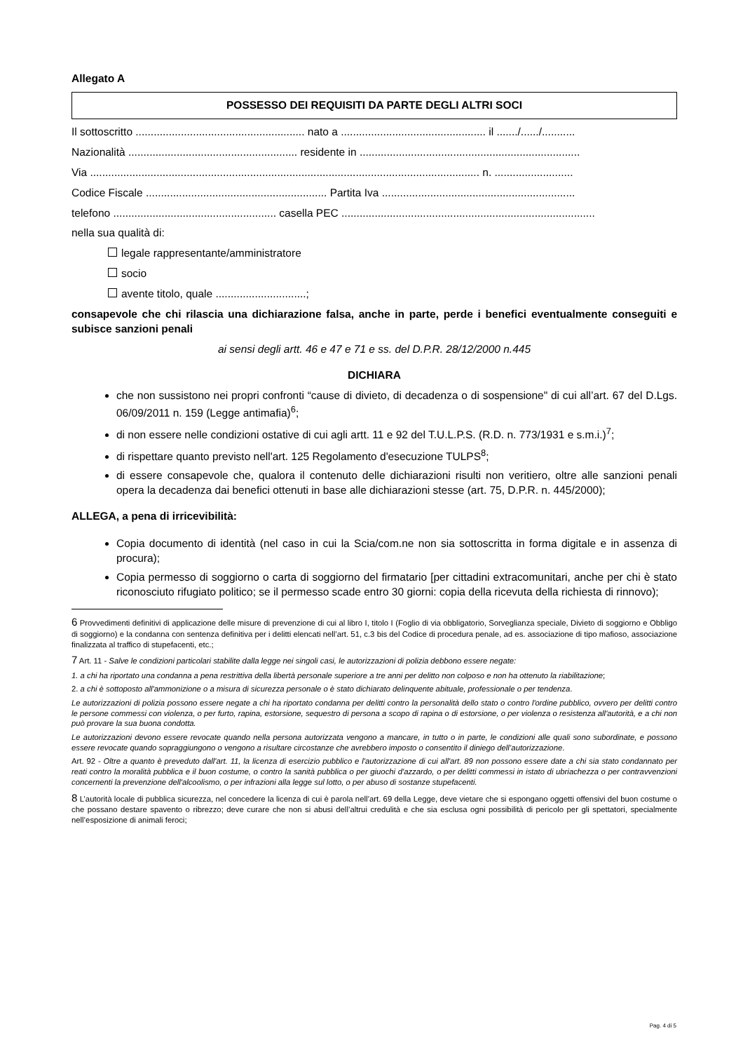Allegato A
POSSESSO DEI REQUISITI DA PARTE DEGLI ALTRI SOCI
Il sottoscritto ........................................................ nato a ................................................ il ......./....../...........
Nazionalità ........................................................ residente in .........................................................................
Via ................................................................................................................................. n. ..........................
Codice Fiscale ............................................................ Partita Iva ................................................................
telefono ...................................................... casella PEC ....................................................................................
nella sua qualità di:
legale rappresentante/amministratore
socio
avente titolo, quale ..............................;
consapevole che chi rilascia una dichiarazione falsa, anche in parte, perde i benefici eventualmente conseguiti e subisce sanzioni penali
ai sensi degli artt. 46 e 47 e 71 e ss. del D.P.R. 28/12/2000 n.445
DICHIARA
che non sussistono nei propri confronti “cause di divieto, di decadenza o di sospensione" di cui all’art. 67 del D.Lgs. 06/09/2011 n. 159 (Legge antimafia)<sup>6</sup>;
di non essere nelle condizioni ostative di cui agli artt. 11 e 92 del T.U.L.P.S. (R.D. n. 773/1931 e s.m.i.)<sup>7</sup>;
di rispettare quanto previsto nell'art. 125 Regolamento d'esecuzione TULPS<sup>8</sup>;
di essere consapevole che, qualora il contenuto delle dichiarazioni risulti non veritiero, oltre alle sanzioni penali opera la decadenza dai benefici ottenuti in base alle dichiarazioni stesse (art. 75, D.P.R. n. 445/2000);
ALLEGA, a pena di irricevibilità:
Copia documento di identità (nel caso in cui la Scia/com.ne non sia sottoscritta in forma digitale e in assenza di procura);
Copia permesso di soggiorno o carta di soggiorno del firmatario [per cittadini extracomunitari, anche per chi è stato riconosciuto rifugiato politico; se il permesso scade entro 30 giorni: copia della ricevuta della richiesta di rinnovo);
6 Provvedimenti definitivi di applicazione delle misure di prevenzione di cui al libro I, titolo I (Foglio di via obbligatorio, Sorveglianza speciale, Divieto di soggiorno e Obbligo di soggiorno) e la condanna con sentenza definitiva per i delitti elencati nell’art. 51, c.3 bis del Codice di procedura penale, ad es. associazione di tipo mafioso, associazione finalizzata al traffico di stupefacenti, etc.;
7 Art. 11 - Salve le condizioni particolari stabilite dalla legge nei singoli casi, le autorizzazioni di polizia debbono essere negate:
1. a chi ha riportato una condanna a pena restrittiva della libertà personale superiore a tre anni per delitto non colposo e non ha ottenuto la riabilitazione;
2. a chi è sottoposto all'ammonizione o a misura di sicurezza personale o è stato dichiarato delinquente abituale, professionale o per tendenza.
Le autorizzazioni di polizia possono essere negate a chi ha riportato condanna per delitti contro la personalità dello stato o contro l'ordine pubblico, ovvero per delitti contro le persone commessi con violenza, o per furto, rapina, estorsione, sequestro di persona a scopo di rapina o di estorsione, o per violenza o resistenza all'autorità, e a chi non può provare la sua buona condotta.
Le autorizzazioni devono essere revocate quando nella persona autorizzata vengono a mancare, in tutto o in parte, le condizioni alle quali sono subordinate, e possono essere revocate quando sopraggiungono o vengono a risultare circostanze che avrebbero imposto o consentito il diniego dell’autorizzazione.
Art. 92 - Oltre a quanto è preveduto dall'art. 11, la licenza di esercizio pubblico e l'autorizzazione di cui all'art. 89 non possono essere date a chi sia stato condannato per reati contro la moralità pubblica e il buon costume, o contro la sanità pubblica o per giuochi d'azzardo, o per delitti commessi in istato di ubriachezza o per contravvenzioni concernenti la prevenzione dell'alcoolismo, o per infrazioni alla legge sul lotto, o per abuso di sostanze stupefacenti.
8 L’autorità locale di pubblica sicurezza, nel concedere la licenza di cui è parola nell’art. 69 della Legge, deve vietare che si espongano oggetti offensivi del buon costume o che possano destare spavento o ribrezzo; deve curare che non si abusi dell’altrui credulità e che sia esclusa ogni possibilità di pericolo per gli spettatori, specialmente nell’esposizione di animali feroci;
Pag. 4 di 5